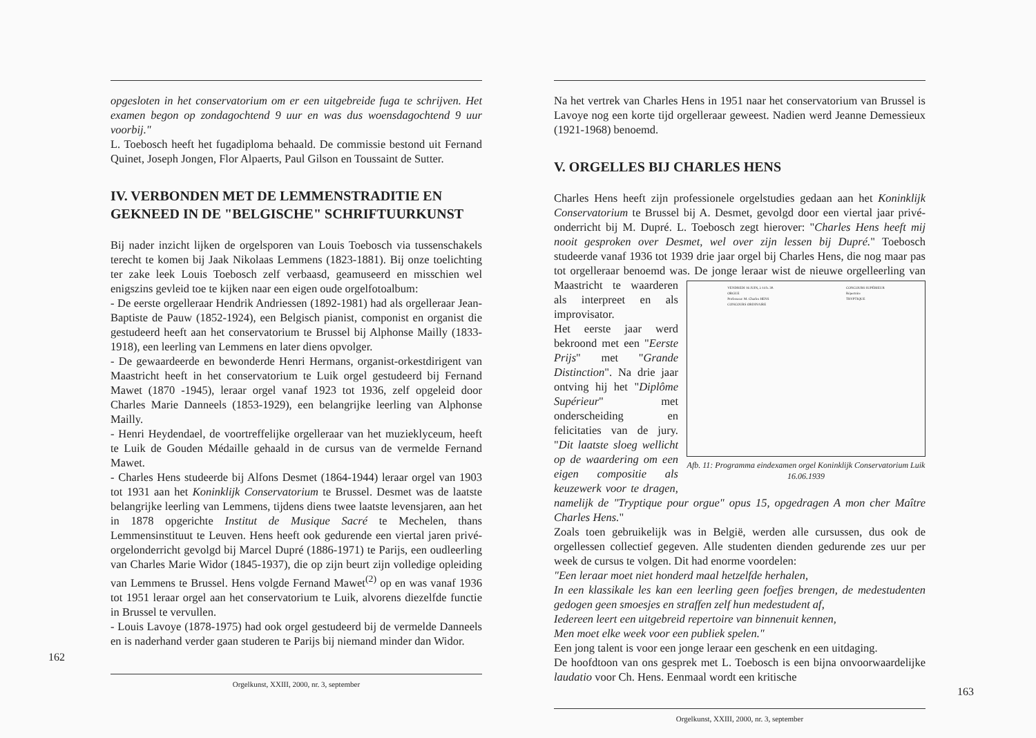opgesloten in het conservatorium om er een uitgebreide fuga te schrijven. Het examen begon op zondagochtend 9 uur en was dus woensdagochtend 9 uur voorbij."
L. Toebosch heeft het fugadiploma behaald. De commissie bestond uit Fernand Quinet, Joseph Jongen, Flor Alpaerts, Paul Gilson en Toussaint de Sutter.
IV. VERBONDEN MET DE LEMMENSTRADITIE EN GEKNEED IN DE "BELGISCHE" SCHRIFTUURKUNST
Bij nader inzicht lijken de orgelsporen van Louis Toebosch via tussenschakels terecht te komen bij Jaak Nikolaas Lemmens (1823-1881). Bij onze toelichting ter zake leek Louis Toebosch zelf verbaasd, geamuseerd en misschien wel enigszins gevleid toe te kijken naar een eigen oude orgelfotoalbum:
- De eerste orgelleraar Hendrik Andriessen (1892-1981) had als orgelleraar Jean-Baptiste de Pauw (1852-1924), een Belgisch pianist, componist en organist die gestudeerd heeft aan het conservatorium te Brussel bij Alphonse Mailly (1833-1918), een leerling van Lemmens en later diens opvolger.
- De gewaardeerde en bewonderde Henri Hermans, organist-orkestdirigent van Maastricht heeft in het conservatorium te Luik orgel gestudeerd bij Fernand Mawet (1870 -1945), leraar orgel vanaf 1923 tot 1936, zelf opgeleid door Charles Marie Danneels (1853-1929), een belangrijke leerling van Alphonse Mailly.
- Henri Heydendael, de voortreffelijke orgelleraar van het muzieklyceum, heeft te Luik de Gouden Médaille gehaald in de cursus van de vermelde Fernand Mawet.
- Charles Hens studeerde bij Alfons Desmet (1864-1944) leraar orgel van 1903 tot 1931 aan het Koninklijk Conservatorium te Brussel. Desmet was de laatste belangrijke leerling van Lemmens, tijdens diens twee laatste levensjaren, aan het in 1878 opgerichte Institut de Musique Sacré te Mechelen, thans Lemmensinstituut te Leuven. Hens heeft ook gedurende een viertal jaren privé-orgelonderricht gevolgd bij Marcel Dupré (1886-1971) te Parijs, een oudleerling van Charles Marie Widor (1845-1937), die op zijn beurt zijn volledige opleiding van Lemmens te Brussel. Hens volgde Fernand Mawet<sup>(2)</sup> op en was vanaf 1936 tot 1951 leraar orgel aan het conservatorium te Luik, alvorens diezelfde functie in Brussel te vervullen.
- Louis Lavoye (1878-1975) had ook orgel gestudeerd bij de vermelde Danneels en is naderhand verder gaan studeren te Parijs bij niemand minder dan Widor.
162
Orgelkunst, XXIII, 2000, nr. 3, september
Na het vertrek van Charles Hens in 1951 naar het conservatorium van Brussel is Lavoye nog een korte tijd orgelleraar geweest. Nadien werd Jeanne Demessieux (1921-1968) benoemd.
V. ORGELLES BIJ CHARLES HENS
Charles Hens heeft zijn professionele orgelstudies gedaan aan het Koninklijk Conservatorium te Brussel bij A. Desmet, gevolgd door een viertal jaar privé-onderricht bij M. Dupré. L. Toebosch zegt hierover: "Charles Hens heeft mij nooit gesproken over Desmet, wel over zijn lessen bij Dupré." Toebosch studeerde vanaf 1936 tot 1939 drie jaar orgel bij Charles Hens, die nog maar pas tot orgelleraar benoemd was. De jonge leraar wist de nieuwe orgelleerling VENDREDI 16 JUIN, à 14 h. 30.
ORGUE
Professeur: M. Charles HENS
CONCOURS ORDINAIRE CONCOURS SUPÉRIEUR
Répertoire
TRYPTIQUE
Afb. 11: Programma eindexamen orgel Koninklijk Conservatorium Luik 16.06.1939 van Maastricht te waarderen als interpreet en als improvisator.
Het eerste jaar werd bekroond met een "Eerste Prijs" met "Grande Distinction". Na drie jaar ontving hij het "Diplôme Supérieur" met onderscheiding en felicitaties van de jury. "Dit laatste sloeg wellicht op de waardering om een eigen compositie als keuzewerk voor te dragen, namelijk de "Tryptique pour orgue" opus 15, opgedragen A mon cher Maître Charles Hens."
Zoals toen gebruikelijk was in België, werden alle cursussen, dus ook de orgellessen collectief gegeven. Alle studenten dienden gedurende zes uur per week de cursus te volgen. Dit had enorme voordelen:
"Een leraar moet niet honderd maal hetzelfde herhalen,
In een klassikale les kan een leerling geen foefjes brengen, de medestudenten gedogen geen smoesjes en straffen zelf hun medestudent af,
Iedereen leert een uitgebreid repertoire van binnenuit kennen,
Men moet elke week voor een publiek spelen."
Een jong talent is voor een jonge leraar een geschenk en een uitdaging.
De hoofdtoon van ons gesprek met L. Toebosch is een bijna onvoorwaardelijke laudatio voor Ch. Hens. Eenmaal wordt een kritische
163
Orgelkunst, XXIII, 2000, nr. 3, september